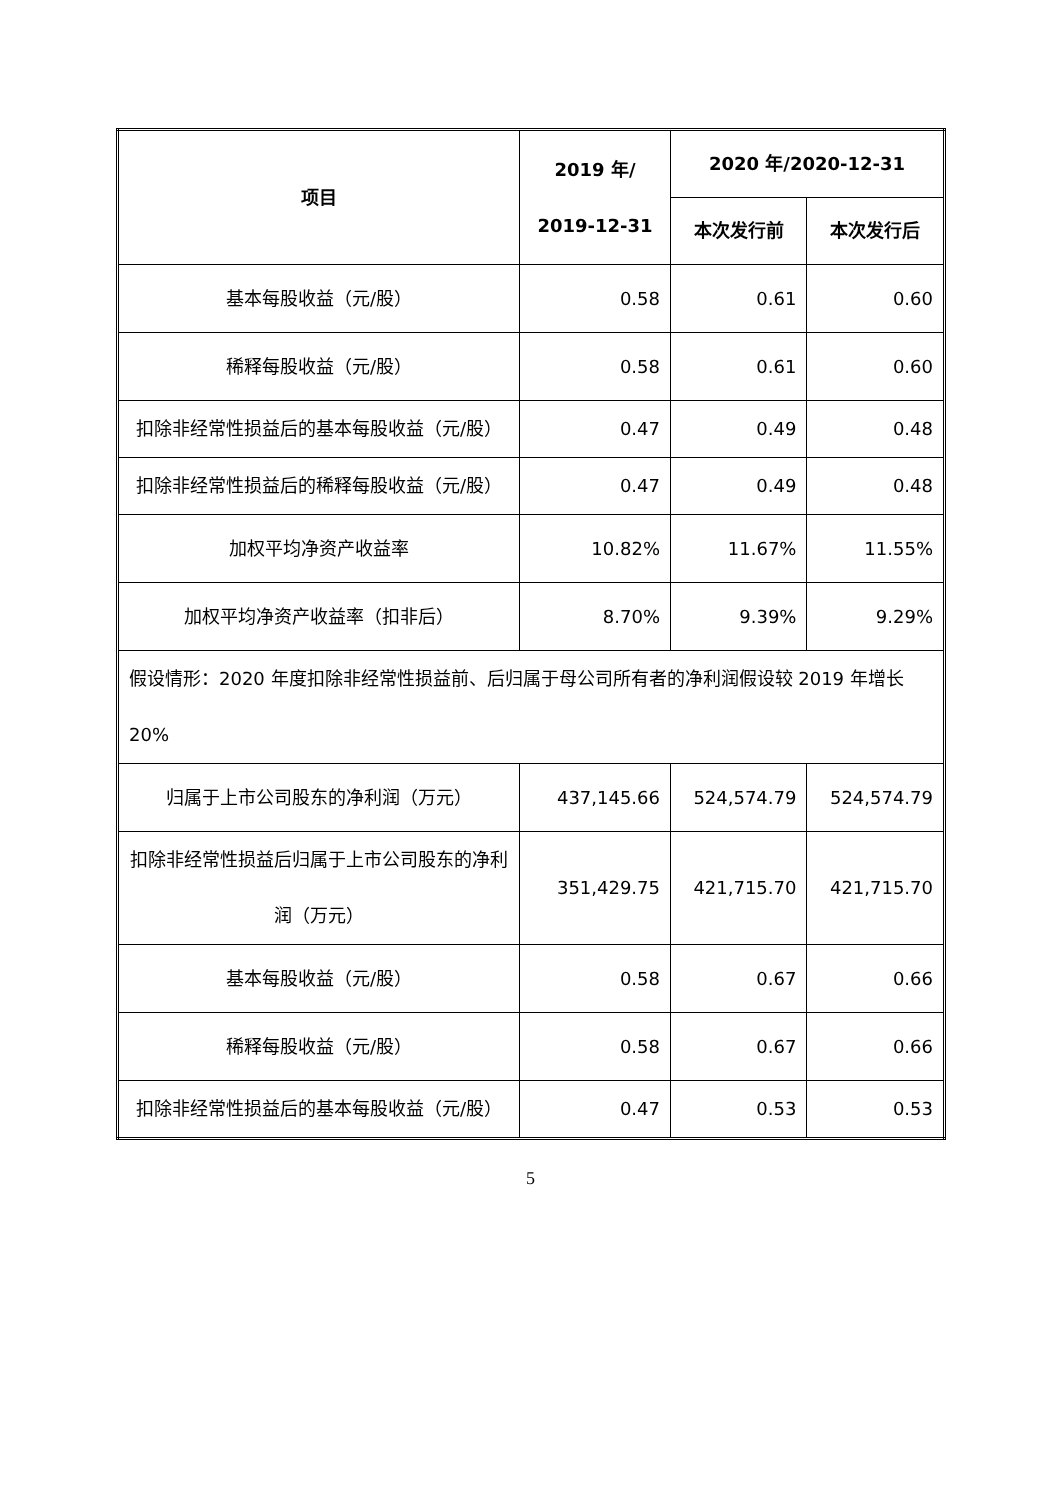| 项目 | 2019 年/ 2019-12-31 | 2020 年/2020-12-31 | |
| --- | --- | --- | --- |
| | | 本次发行前 | 本次发行后 |
| 基本每股收益（元/股） | 0.58 | 0.61 | 0.60 |
| 稀释每股收益（元/股） | 0.58 | 0.61 | 0.60 |
| 扣除非经常性损益后的基本每股收益（元/股） | 0.47 | 0.49 | 0.48 |
| 扣除非经常性损益后的稀释每股收益（元/股） | 0.47 | 0.49 | 0.48 |
| 加权平均净资产收益率 | 10.82% | 11.67% | 11.55% |
| 加权平均净资产收益率（扣非后） | 8.70% | 9.39% | 9.29% |
| 假设情形：2020 年度扣除非经常性损益前、后归属于母公司所有者的净利润假设较 2019 年增长 20% | | | |
| 归属于上市公司股东的净利润（万元） | 437,145.66 | 524,574.79 | 524,574.79 |
| 扣除非经常性损益后归属于上市公司股东的净利润（万元） | 351,429.75 | 421,715.70 | 421,715.70 |
| 基本每股收益（元/股） | 0.58 | 0.67 | 0.66 |
| 稀释每股收益（元/股） | 0.58 | 0.67 | 0.66 |
| 扣除非经常性损益后的基本每股收益（元/股） | 0.47 | 0.53 | 0.53 |
5